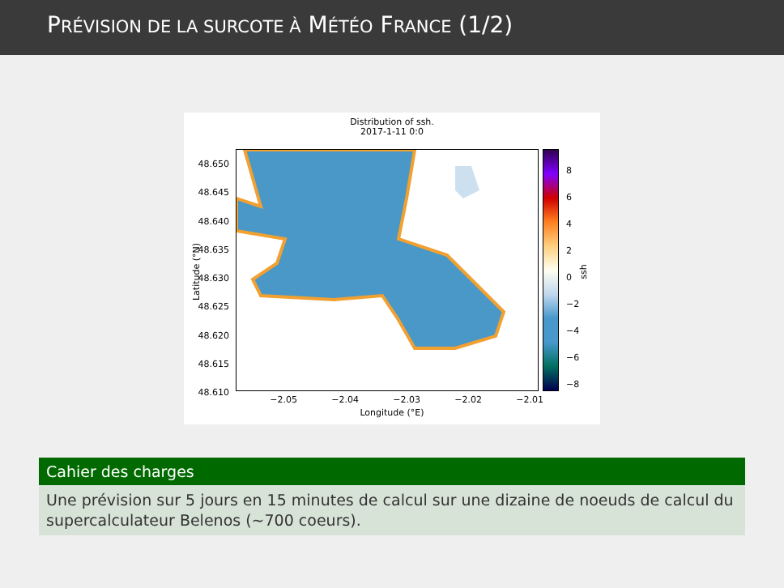PRÉVISION DE LA SURCOTE À MÉTÉO FRANCE (1/2)
Distribution of ssh.
2017-1-11 0:0
48.650
48.645
48.640
48.635
48.630
48.625
48.620
48.615
48.610
−2.05 −2.04 −2.03 −2.02 −2.01
Longitude (°E)
Latitude (°N)
8
6
4
2
0
−2
−4
−6
−8
ssh
Cahier des charges
Une prévision sur 5 jours en 15 minutes de calcul sur une dizaine de noeuds de calcul du supercalculateur Belenos (~700 coeurs).